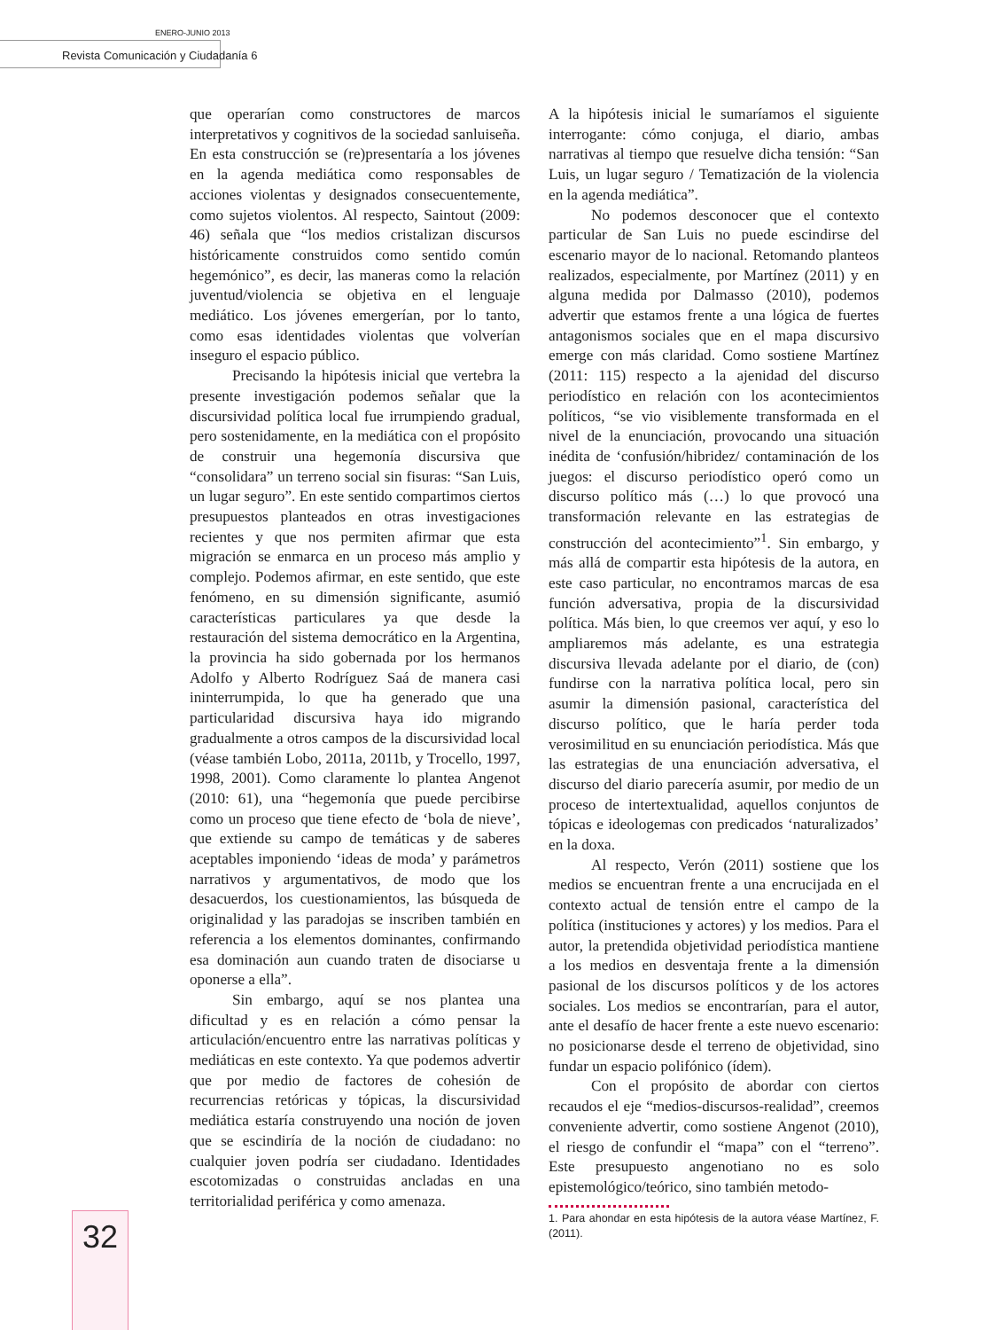ENERO-JUNIO 2013
Revista Comunicación y Ciudadanía 6
32
que operarían como constructores de marcos interpretativos y cognitivos de la sociedad sanluiseña. En esta construcción se (re)presentaría a los jóvenes en la agenda mediática como responsables de acciones violentas y designados consecuentemente, como sujetos violentos. Al respecto, Saintout (2009: 46) señala que “los medios cristalizan discursos históricamente construidos como sentido común hegemónico”, es decir, las maneras como la relación juventud/violencia se objetiva en el lenguaje mediático. Los jóvenes emergerían, por lo tanto, como esas identidades violentas que volverían inseguro el espacio público.
Precisando la hipótesis inicial que vertebra la presente investigación podemos señalar que la discursividad política local fue irrumpiendo gradual, pero sostenidamente, en la mediática con el propósito de construir una hegemonía discursiva que “consolidara” un terreno social sin fisuras: “San Luis, un lugar seguro”. En este sentido compartimos ciertos presupuestos planteados en otras investigaciones recientes y que nos permiten afirmar que esta migración se enmarca en un proceso más amplio y complejo. Podemos afirmar, en este sentido, que este fenómeno, en su dimensión significante, asumió características particulares ya que desde la restauración del sistema democrático en la Argentina, la provincia ha sido gobernada por los hermanos Adolfo y Alberto Rodríguez Saá de manera casi ininterrumpida, lo que ha generado que una particularidad discursiva haya ido migrando gradualmente a otros campos de la discursividad local (véase también Lobo, 2011a, 2011b, y Trocello, 1997, 1998, 2001). Como claramente lo plantea Angenot (2010: 61), una “hegemonía que puede percibirse como un proceso que tiene efecto de ‘bola de nieve’, que extiende su campo de temáticas y de saberes aceptables imponiendo ‘ideas de moda’ y parámetros narrativos y argumentativos, de modo que los desacuerdos, los cuestionamientos, las búsqueda de originalidad y las paradojas se inscriben también en referencia a los elementos dominantes, confirmando esa dominación aun cuando traten de disociarse u oponerse a ella”.
Sin embargo, aquí se nos plantea una dificultad y es en relación a cómo pensar la articulación/encuentro entre las narrativas políticas y mediáticas en este contexto. Ya que podemos advertir que por medio de factores de cohesión de recurrencias retóricas y tópicas, la discursividad mediática estaría construyendo una noción de joven que se escindiría de la noción de ciudadano: no cualquier joven podría ser ciudadano. Identidades escotomizadas o construidas ancladas en una territorialidad periférica y como amenaza.
A la hipótesis inicial le sumaríamos el siguiente interrogante: cómo conjuga, el diario, ambas narrativas al tiempo que resuelve dicha tensión: “San Luis, un lugar seguro / Tematización de la violencia en la agenda mediática”.
No podemos desconocer que el contexto particular de San Luis no puede escindirse del escenario mayor de lo nacional. Retomando planteos realizados, especialmente, por Martínez (2011) y en alguna medida por Dalmasso (2010), podemos advertir que estamos frente a una lógica de fuertes antagonismos sociales que en el mapa discursivo emerge con más claridad. Como sostiene Martínez (2011: 115) respecto a la ajenidad del discurso periodístico en relación con los acontecimientos políticos, “se vio visiblemente transformada en el nivel de la enunciación, provocando una situación inédita de ‘confusión/hibridez/ contaminación de los juegos: el discurso periodístico operó como un discurso político más (…) lo que provocó una transformación relevante en las estrategias de construcción del acontecimiento”<sup>1</sup>. Sin embargo, y más allá de compartir esta hipótesis de la autora, en este caso particular, no encontramos marcas de esa función adversativa, propia de la discursividad política. Más bien, lo que creemos ver aquí, y eso lo ampliaremos más adelante, es una estrategia discursiva llevada adelante por el diario, de (con) fundirse con la narrativa política local, pero sin asumir la dimensión pasional, característica del discurso político, que le haría perder toda verosimilitud en su enunciación periodística. Más que las estrategias de una enunciación adversativa, el discurso del diario parecería asumir, por medio de un proceso de intertextualidad, aquellos conjuntos de tópicas e ideologemas con predicados ‘naturalizados’ en la doxa.
Al respecto, Verón (2011) sostiene que los medios se encuentran frente a una encrucijada en el contexto actual de tensión entre el campo de la política (instituciones y actores) y los medios. Para el autor, la pretendida objetividad periodística mantiene a los medios en desventaja frente a la dimensión pasional de los discursos políticos y de los actores sociales. Los medios se encontrarían, para el autor, ante el desafío de hacer frente a este nuevo escenario: no posicionarse desde el terreno de objetividad, sino fundar un espacio polifónico (ídem).
Con el propósito de abordar con ciertos recaudos el eje “medios-discursos-realidad”, creemos conveniente advertir, como sostiene Angenot (2010), el riesgo de confundir el “mapa” con el “terreno”. Este presupuesto angenotiano no es solo epistemológico/teórico, sino también metodo-
1. Para ahondar en esta hipótesis de la autora véase Martínez, F. (2011).